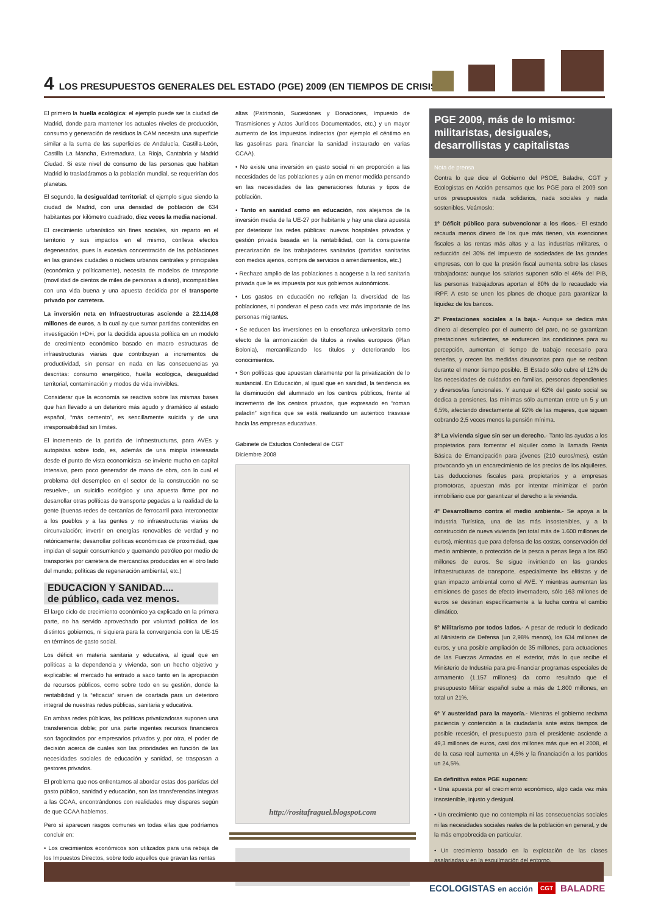4 LOS PRESUPUESTOS GENERALES DEL ESTADO (PGE) 2009 (EN TIEMPOS DE CRISIS)
El primero la huella ecológica: el ejemplo puede ser la ciudad de Madrid, donde para mantener los actuales niveles de producción, consumo y generación de residuos la CAM necesita una superficie similar a la suma de las superficies de Andalucía, Castilla-León, Castilla La Mancha, Extremadura, La Rioja, Cantabria y Madrid Ciudad. Si este nivel de consumo de las personas que habitan Madrid lo trasladáramos a la población mundial, se requerirían dos planetas.
El segundo, la desigualdad territorial: el ejemplo sigue siendo la ciudad de Madrid, con una densidad de población de 634 habitantes por kilómetro cuadrado, diez veces la media nacional.
El crecimiento urbanístico sin fines sociales, sin reparto en el territorio y sus impactos en el mismo, conlleva efectos degenerados, pues la excesiva concentración de las poblaciones en las grandes ciudades o núcleos urbanos centrales y principales (económica y políticamente), necesita de modelos de transporte (movilidad de cientos de miles de personas a diario), incompatibles con una vida buena y una apuesta decidida por el transporte privado por carretera.
La inversión neta en Infraestructuras asciende a 22.114,08 millones de euros, a la cual ay que sumar partidas contenidas en investigación I+D+i, por la decidida apuesta política en un modelo de crecimiento económico basado en macro estructuras de infraestructuras viarias que contribuyan a incrementos de productividad, sin pensar en nada en las consecuencias ya descritas: consumo energético, huella ecológica, desigualdad territorial, contaminación y modos de vida invivibles.
Considerar que la economía se reactiva sobre las mismas bases que han llevado a un deterioro más agudo y dramático al estado español, “más cemento”, es sencillamente suicida y de una irresponsabilidad sin límites.
El incremento de la partida de Infraestructuras, para AVEs y autopistas sobre todo, es, además de una miopía interesada desde el punto de vista economicista -se invierte mucho en capital intensivo, pero poco generador de mano de obra, con lo cual el problema del desempleo en el sector de la construcción no se resuelve-, un suicidio ecológico y una apuesta firme por no desarrollar otras políticas de transporte pegadas a la realidad de la gente (buenas redes de cercanías de ferrocarril para interconectar a los pueblos y a las gentes y no infraestructuras viarias de circunvalación; invertir en energías renovables de verdad y no retóricamente; desarrollar políticas económicas de proximidad, que impidan el seguir consumiendo y quemando petróleo por medio de transportes por carretera de mercancías producidas en el otro lado del mundo; políticas de regeneración ambiental, etc.)
EDUCACION Y SANIDAD....
de público, cada vez menos.
El largo ciclo de crecimiento económico ya explicado en la primera parte, no ha servido aprovechado por voluntad política de los distintos gobiernos, ni siquiera para la convergencia con la UE-15 en términos de gasto social.
Los déficit en materia sanitaria y educativa, al igual que en políticas a la dependencia y vivienda, son un hecho objetivo y explicable: el mercado ha entrado a saco tanto en la apropiación de recursos públicos, como sobre todo en su gestión, donde la rentabilidad y la “eficacia” sirven de coartada para un deterioro integral de nuestras redes públicas, sanitaria y educativa.
En ambas redes públicas, las políticas privatizadoras suponen una transferencia doble; por una parte ingentes recursos financieros son fagocitados por empresarios privados y, por otra, el poder de decisión acerca de cuales son las prioridades en función de las necesidades sociales de educación y sanidad, se traspasan a gestores privados.
El problema que nos enfrentamos al abordar estas dos partidas del gasto público, sanidad y educación, son las transferencias integras a las CCAA, encontrándonos con realidades muy dispares según de que CCAA hablemos.
Pero sí aparecen rasgos comunes en todas ellas que podríamos concluir en:
• Los crecimientos económicos son utilizados para una rebaja de los Impuestos Directos, sobre todo aquellos que gravan las rentas
altas (Patrimonio, Sucesiones y Donaciones, Impuesto de Trasmisiones y Actos Jurídicos Documentados, etc.) y un mayor aumento de los impuestos indirectos (por ejemplo el céntimo en las gasolinas para financiar la sanidad instaurado en varias CCAA).
• No existe una inversión en gasto social ni en proporción a las necesidades de las poblaciones y aún en menor medida pensando en las necesidades de las generaciones futuras y tipos de población.
• Tanto en sanidad como en educación, nos alejamos de la inversión media de la UE-27 por habitante y hay una clara apuesta por deteriorar las redes públicas: nuevos hospitales privados y gestión privada basada en la rentabilidad, con la consiguiente precarización de los trabajadores sanitarios (partidas sanitarias con medios ajenos, compra de servicios o arrendamientos, etc.)
• Rechazo amplio de las poblaciones a acogerse a la red sanitaria privada que le es impuesta por sus gobiernos autonómicos.
• Los gastos en educación no reflejan la diversidad de las poblaciones, ni ponderan el peso cada vez más importante de las personas migrantes.
• Se reducen las inversiones en la enseñanza universitaria como efecto de la armonización de títulos a niveles europeos (Plan Bolonia), mercantilizando los títulos y deteriorando los conocimientos.
• Son políticas que apuestan claramente por la privatización de lo sustancial. En Educación, al igual que en sanidad, la tendencia es la disminución del alumnado en los centros públicos, frente al incremento de los centros privados, que expresado en “roman paladín” significa que se está realizando un autentico trasvase hacia las empresas educativas.
Gabinete de Estudios Confederal de CGT
Diciembre 2008
http://rositafraguel.blogspot.com
PGE 2009, más de lo mismo: militaristas, desiguales, desarrollistas y capitalistas
Nota de prensa
Contra lo que dice el Gobierno del PSOE, Baladre, CGT y Ecologistas en Acción pensamos que los PGE para el 2009 son unos presupuestos nada solidarios, nada sociales y nada sostenibles. Veámoslo:
1º Déficit público para subvencionar a los ricos.- El estado recauda menos dinero de los que más tienen, vía exenciones fiscales a las rentas más altas y a las industrias militares, o reducción del 30% del impuesto de sociedades de las grandes empresas, con lo que la presión fiscal aumenta sobre las clases trabajadoras: aunque los salarios suponen sólo el 46% del PIB, las personas trabajadoras aportan el 80% de lo recaudado vía IRPF. A esto se unen los planes de choque para garantizar la liquidez de los bancos.
2º Prestaciones sociales a la baja.- Aunque se dedica más dinero al desempleo por el aumento del paro, no se garantizan prestaciones suficientes, se endurecen las condiciones para su percepción, aumentan el tiempo de trabajo necesario para tenerlas, y crecen las medidas disuasorias para que se reciban durante el menor tiempo posible. El Estado sólo cubre el 12% de las necesidades de cuidados en familias, personas dependientes y diversos/as funcionales. Y aunque el 62% del gasto social se dedica a pensiones, las mínimas sólo aumentan entre un 5 y un 6,5%, afectando directamente al 92% de las mujeres, que siguen cobrando 2,5 veces menos la pensión mínima.
3º La vivienda sigue sin ser un derecho.- Tanto las ayudas a los propietarios para fomentar el alquiler como la llamada Renta Básica de Emancipación para jóvenes (210 euros/mes), están provocando ya un encarecimiento de los precios de los alquileres. Las deducciones fiscales para propietarios y a empresas promotoras, apuestan más por intentar minimizar el parón inmobiliario que por garantizar el derecho a la vivienda.
4º Desarrollismo contra el medio ambiente.- Se apoya a la Industria Turística, una de las más insostenibles, y a la construcción de nueva vivienda (en total más de 1.600 millones de euros), mientras que para defensa de las costas, conservación del medio ambiente, o protección de la pesca a penas llega a los 850 millones de euros. Se sigue invirtiendo en las grandes infraestructuras de transporte, especialmente las elitistas y de gran impacto ambiental como el AVE. Y mientras aumentan las emisiones de gases de efecto invernadero, sólo 163 millones de euros se destinan específicamente a la lucha contra el cambio climático.
5º Militarismo por todos lados.- A pesar de reducir lo dedicado al Ministerio de Defensa (un 2,98% menos), los 634 millones de euros, y una posible ampliación de 35 millones, para actuaciones de las Fuerzas Armadas en el exterior, más lo que recibe el Ministerio de Industria para pre-financiar programas especiales de armamento (1.157 millones) da como resultado que el presupuesto Militar español sube a más de 1.800 millones, en total un 21%.
6º Y austeridad para la mayoría.- Mientras el gobierno reclama paciencia y contención a la ciudadanía ante estos tiempos de posible recesión, el presupuesto para el presidente asciende a 49,3 millones de euros, casi dos millones más que en el 2008, el de la casa real aumenta un 4,5% y la financiación a los partidos un 24,5%.
En definitiva estos PGE suponen:
• Una apuesta por el crecimiento económico, algo cada vez más insostenible, injusto y desigual.
• Un crecimiento que no contempla ni las consecuencias sociales ni las necesidades sociales reales de la población en general, y de la más empobrecida en particular.
• Un crecimiento basado en la explotación de las clases asalariadas y en la esquilmación del entorno.
ECOLOGISTAS en acción CGT BALADRE